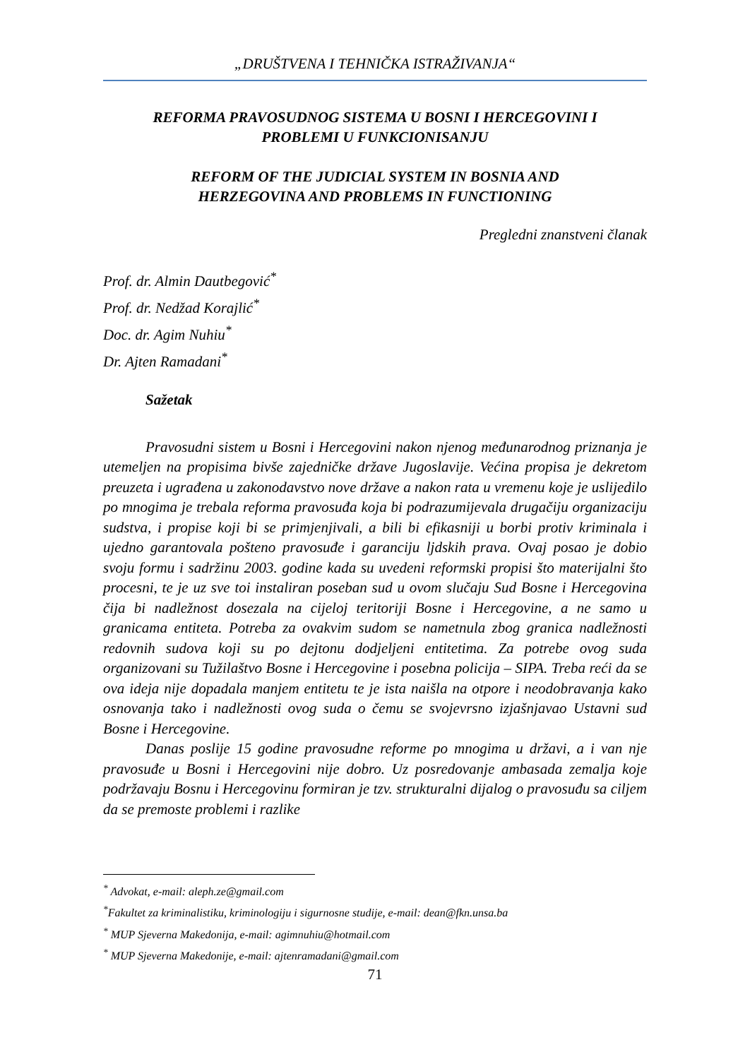„DRUŠTVENA I TEHNIČKA ISTRAŽIVANJA“
REFORMA PRAVOSUDNOG SISTEMA U BOSNI I HERCEGOVINI I
PROBLEMI U FUNKCIONISANJU
REFORM OF THE JUDICIAL SYSTEM IN BOSNIA AND
HERZEGOVINA AND PROBLEMS IN FUNCTIONING
Pregledni znanstveni članak
Prof. dr. Almin Dautbegović<sup>*</sup>
Prof. dr. Nedžad Korajlić<sup>*</sup>
Doc. dr. Agim Nuhiu<sup>*</sup>
Dr. Ajten Ramadani<sup>*</sup>
Sažetak
Pravosudni sistem u Bosni i Hercegovini nakon njenog međunarodnog priznanja je utemeljen na propisima bivše zajedničke države Jugoslavije. Većina propisa je dekretom preuzeta i ugrađena u zakonodavstvo nove države a nakon rata u vremenu koje je uslijedilo po mnogima je trebala reforma pravosuđa koja bi podrazumijevala drugačiju organizaciju sudstva, i propise koji bi se primjenjivali, a bili bi efikasniji u borbi protiv kriminala i ujedno garantovala pošteno pravosuđe i garanciju ljdskih prava. Ovaj posao je dobio svoju formu i sadržinu 2003. godine kada su uvedeni reformski propisi što materijalni što procesni, te je uz sve toi instaliran poseban sud u ovom slučaju Sud Bosne i Hercegovina čija bi nadležnost dosezala na cijeloj teritoriji Bosne i Hercegovine, a ne samo u granicama entiteta. Potreba za ovakvim sudom se nametnula zbog granica nadležnosti redovnih sudova koji su po dejtonu dodjeljeni entitetima. Za potrebe ovog suda organizovani su Tužilaštvo Bosne i Hercegovine i posebna policija – SIPA. Treba reći da se ova ideja nije dopadala manjem entitetu te je ista naišla na otpore i neodobravanja kako osnovanja tako i nadležnosti ovog suda o čemu se svojevrsno izjašnjavao Ustavni sud Bosne i Hercegovine.
Danas poslije 15 godine pravosudne reforme po mnogima u državi, a i van nje pravosuđe u Bosni i Hercegovini nije dobro. Uz posredovanje ambasada zemalja koje podržavaju Bosnu i Hercegovinu formiran je tzv. strukturalni dijalog o pravosuđu sa ciljem da se premoste problemi i razlike
<sup>*</sup> Advokat, e-mail: aleph.ze@gmail.com
<sup>*</sup> Fakultet za kriminalistiku, kriminologiju i sigurnosne studije, e-mail: dean@fkn.unsa.ba
<sup>*</sup> MUP Sjeverna Makedonija, e-mail: agimnuhiu@hotmail.com
<sup>*</sup> MUP Sjeverna Makedonije, e-mail: ajtenramadani@gmail.com
71